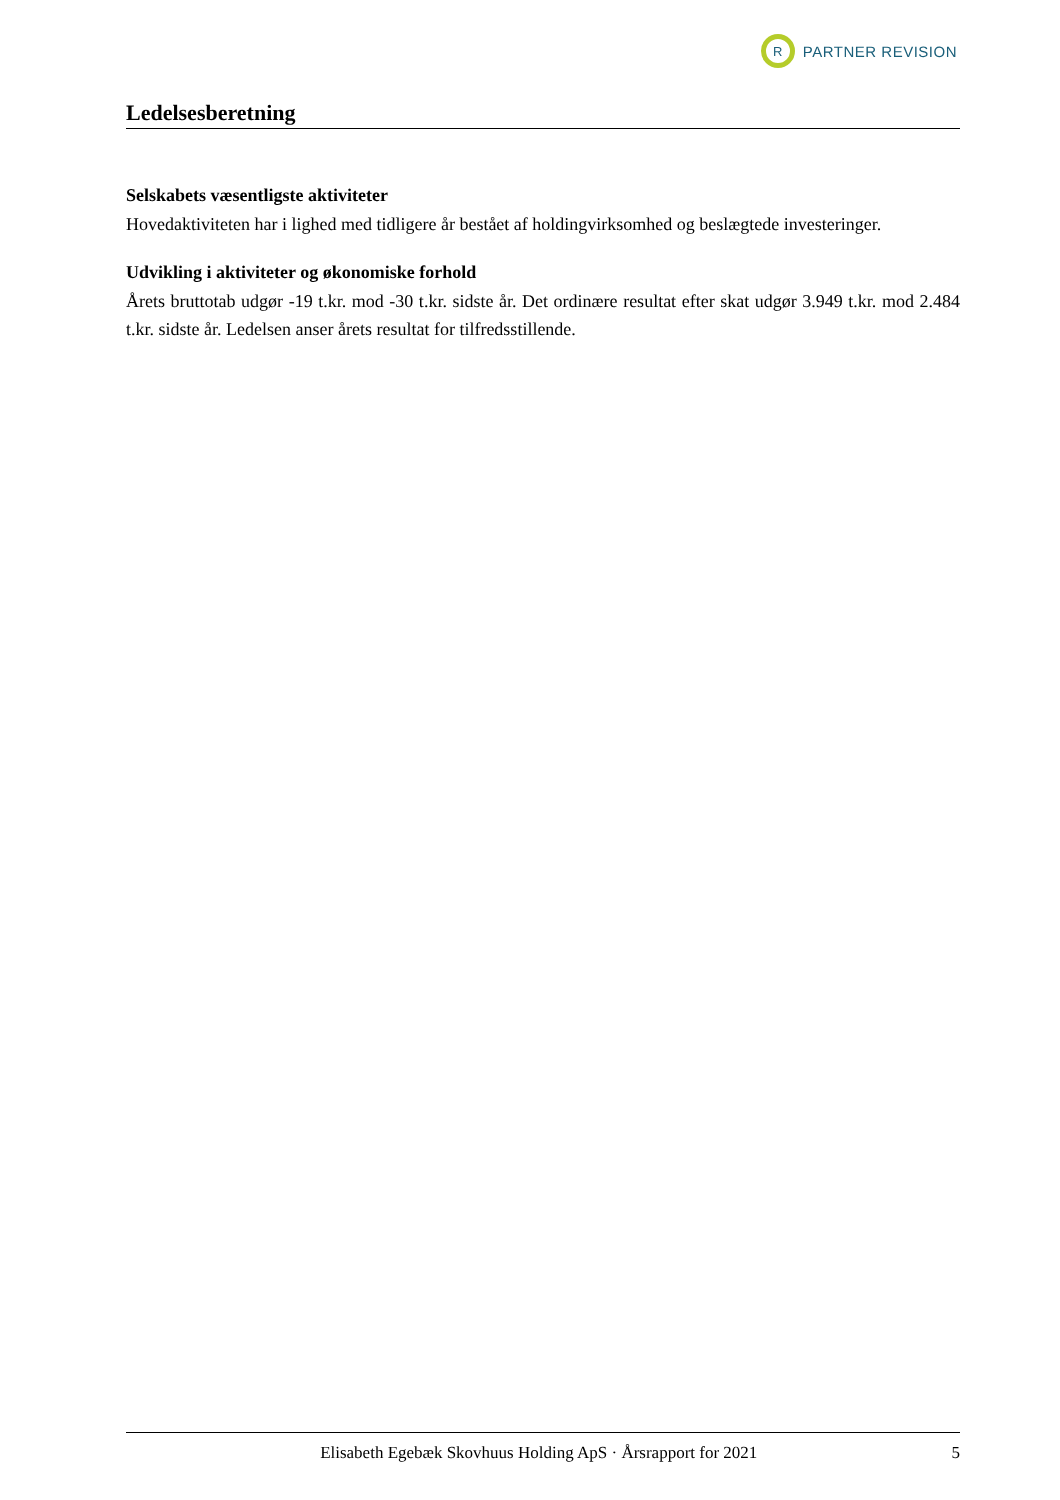R
PARTNER REVISION
Ledelsesberetning
Selskabets væsentligste aktiviteter
Hovedaktiviteten har i lighed med tidligere år bestået af holdingvirksomhed og beslægtede investeringer.
Udvikling i aktiviteter og økonomiske forhold
Årets bruttotab udgør -19 t.kr. mod -30 t.kr. sidste år. Det ordinære resultat efter skat udgør 3.949 t.kr. mod 2.484 t.kr. sidste år. Ledelsen anser årets resultat for tilfredsstillende.
Elisabeth Egebæk Skovhuus Holding ApS · Årsrapport for 2021 5